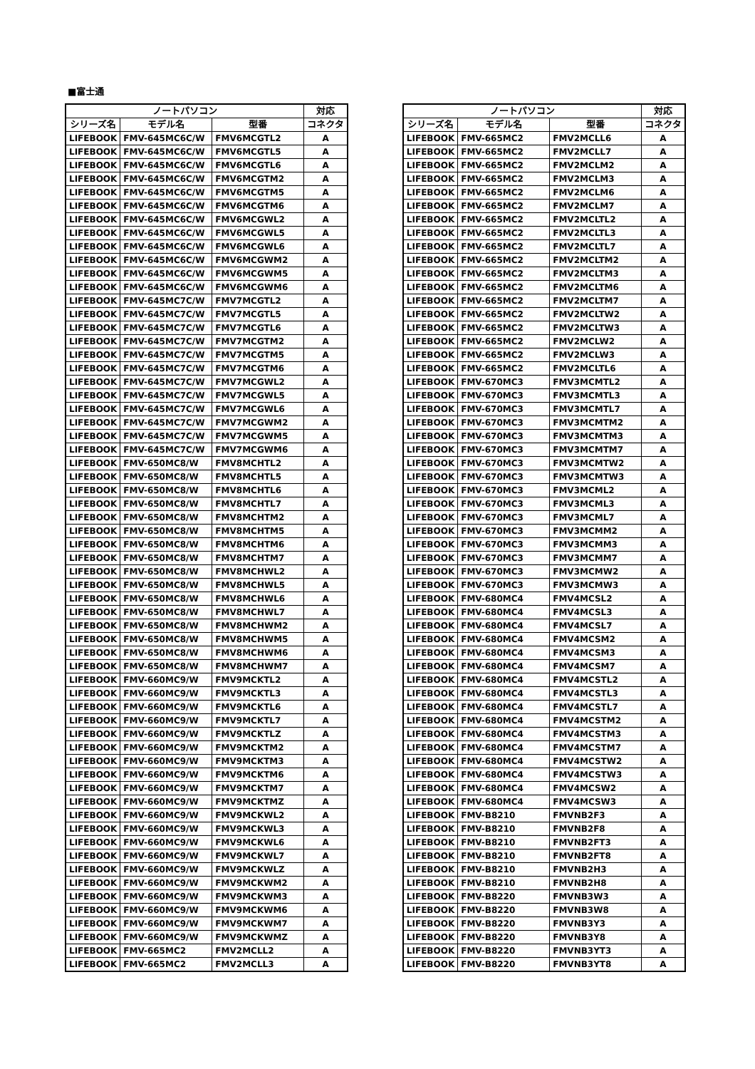■富士通
| ノートパソコン | | | 対応 |
| --- | --- | --- | --- |
| シリーズ名 | モデル名 | 型番 | コネクタ |
| LIFEBOOK | FMV-645MC6C/W | FMV6MCGTL2 | A |
| LIFEBOOK | FMV-645MC6C/W | FMV6MCGTL5 | A |
| LIFEBOOK | FMV-645MC6C/W | FMV6MCGTL6 | A |
| LIFEBOOK | FMV-645MC6C/W | FMV6MCGTM2 | A |
| LIFEBOOK | FMV-645MC6C/W | FMV6MCGTM5 | A |
| LIFEBOOK | FMV-645MC6C/W | FMV6MCGTM6 | A |
| LIFEBOOK | FMV-645MC6C/W | FMV6MCGWL2 | A |
| LIFEBOOK | FMV-645MC6C/W | FMV6MCGWL5 | A |
| LIFEBOOK | FMV-645MC6C/W | FMV6MCGWL6 | A |
| LIFEBOOK | FMV-645MC6C/W | FMV6MCGWM2 | A |
| LIFEBOOK | FMV-645MC6C/W | FMV6MCGWM5 | A |
| LIFEBOOK | FMV-645MC6C/W | FMV6MCGWM6 | A |
| LIFEBOOK | FMV-645MC7C/W | FMV7MCGTL2 | A |
| LIFEBOOK | FMV-645MC7C/W | FMV7MCGTL5 | A |
| LIFEBOOK | FMV-645MC7C/W | FMV7MCGTL6 | A |
| LIFEBOOK | FMV-645MC7C/W | FMV7MCGTM2 | A |
| LIFEBOOK | FMV-645MC7C/W | FMV7MCGTM5 | A |
| LIFEBOOK | FMV-645MC7C/W | FMV7MCGTM6 | A |
| LIFEBOOK | FMV-645MC7C/W | FMV7MCGWL2 | A |
| LIFEBOOK | FMV-645MC7C/W | FMV7MCGWL5 | A |
| LIFEBOOK | FMV-645MC7C/W | FMV7MCGWL6 | A |
| LIFEBOOK | FMV-645MC7C/W | FMV7MCGWM2 | A |
| LIFEBOOK | FMV-645MC7C/W | FMV7MCGWM5 | A |
| LIFEBOOK | FMV-645MC7C/W | FMV7MCGWM6 | A |
| LIFEBOOK | FMV-650MC8/W | FMV8MCHTL2 | A |
| LIFEBOOK | FMV-650MC8/W | FMV8MCHTL5 | A |
| LIFEBOOK | FMV-650MC8/W | FMV8MCHTL6 | A |
| LIFEBOOK | FMV-650MC8/W | FMV8MCHTL7 | A |
| LIFEBOOK | FMV-650MC8/W | FMV8MCHTM2 | A |
| LIFEBOOK | FMV-650MC8/W | FMV8MCHTM5 | A |
| LIFEBOOK | FMV-650MC8/W | FMV8MCHTM6 | A |
| LIFEBOOK | FMV-650MC8/W | FMV8MCHTM7 | A |
| LIFEBOOK | FMV-650MC8/W | FMV8MCHWL2 | A |
| LIFEBOOK | FMV-650MC8/W | FMV8MCHWL5 | A |
| LIFEBOOK | FMV-650MC8/W | FMV8MCHWL6 | A |
| LIFEBOOK | FMV-650MC8/W | FMV8MCHWL7 | A |
| LIFEBOOK | FMV-650MC8/W | FMV8MCHWM2 | A |
| LIFEBOOK | FMV-650MC8/W | FMV8MCHWM5 | A |
| LIFEBOOK | FMV-650MC8/W | FMV8MCHWM6 | A |
| LIFEBOOK | FMV-650MC8/W | FMV8MCHWM7 | A |
| LIFEBOOK | FMV-660MC9/W | FMV9MCKTL2 | A |
| LIFEBOOK | FMV-660MC9/W | FMV9MCKTL3 | A |
| LIFEBOOK | FMV-660MC9/W | FMV9MCKTL6 | A |
| LIFEBOOK | FMV-660MC9/W | FMV9MCKTL7 | A |
| LIFEBOOK | FMV-660MC9/W | FMV9MCKTLZ | A |
| LIFEBOOK | FMV-660MC9/W | FMV9MCKTM2 | A |
| LIFEBOOK | FMV-660MC9/W | FMV9MCKTM3 | A |
| LIFEBOOK | FMV-660MC9/W | FMV9MCKTM6 | A |
| LIFEBOOK | FMV-660MC9/W | FMV9MCKTM7 | A |
| LIFEBOOK | FMV-660MC9/W | FMV9MCKTMZ | A |
| LIFEBOOK | FMV-660MC9/W | FMV9MCKWL2 | A |
| LIFEBOOK | FMV-660MC9/W | FMV9MCKWL3 | A |
| LIFEBOOK | FMV-660MC9/W | FMV9MCKWL6 | A |
| LIFEBOOK | FMV-660MC9/W | FMV9MCKWL7 | A |
| LIFEBOOK | FMV-660MC9/W | FMV9MCKWLZ | A |
| LIFEBOOK | FMV-660MC9/W | FMV9MCKWM2 | A |
| LIFEBOOK | FMV-660MC9/W | FMV9MCKWM3 | A |
| LIFEBOOK | FMV-660MC9/W | FMV9MCKWM6 | A |
| LIFEBOOK | FMV-660MC9/W | FMV9MCKWM7 | A |
| LIFEBOOK | FMV-660MC9/W | FMV9MCKWMZ | A |
| LIFEBOOK | FMV-665MC2 | FMV2MCLL2 | A |
| LIFEBOOK | FMV-665MC2 | FMV2MCLL3 | A |
| ノートパソコン | | | 対応 |
| --- | --- | --- | --- |
| シリーズ名 | モデル名 | 型番 | コネクタ |
| LIFEBOOK | FMV-665MC2 | FMV2MCLL6 | A |
| LIFEBOOK | FMV-665MC2 | FMV2MCLL7 | A |
| LIFEBOOK | FMV-665MC2 | FMV2MCLM2 | A |
| LIFEBOOK | FMV-665MC2 | FMV2MCLM3 | A |
| LIFEBOOK | FMV-665MC2 | FMV2MCLM6 | A |
| LIFEBOOK | FMV-665MC2 | FMV2MCLM7 | A |
| LIFEBOOK | FMV-665MC2 | FMV2MCLTL2 | A |
| LIFEBOOK | FMV-665MC2 | FMV2MCLTL3 | A |
| LIFEBOOK | FMV-665MC2 | FMV2MCLTL7 | A |
| LIFEBOOK | FMV-665MC2 | FMV2MCLTM2 | A |
| LIFEBOOK | FMV-665MC2 | FMV2MCLTM3 | A |
| LIFEBOOK | FMV-665MC2 | FMV2MCLTM6 | A |
| LIFEBOOK | FMV-665MC2 | FMV2MCLTM7 | A |
| LIFEBOOK | FMV-665MC2 | FMV2MCLTW2 | A |
| LIFEBOOK | FMV-665MC2 | FMV2MCLTW3 | A |
| LIFEBOOK | FMV-665MC2 | FMV2MCLW2 | A |
| LIFEBOOK | FMV-665MC2 | FMV2MCLW3 | A |
| LIFEBOOK | FMV-665MC2 | FMV2MCLTL6 | A |
| LIFEBOOK | FMV-670MC3 | FMV3MCMTL2 | A |
| LIFEBOOK | FMV-670MC3 | FMV3MCMTL3 | A |
| LIFEBOOK | FMV-670MC3 | FMV3MCMTL7 | A |
| LIFEBOOK | FMV-670MC3 | FMV3MCMTM2 | A |
| LIFEBOOK | FMV-670MC3 | FMV3MCMTM3 | A |
| LIFEBOOK | FMV-670MC3 | FMV3MCMTM7 | A |
| LIFEBOOK | FMV-670MC3 | FMV3MCMTW2 | A |
| LIFEBOOK | FMV-670MC3 | FMV3MCMTW3 | A |
| LIFEBOOK | FMV-670MC3 | FMV3MCML2 | A |
| LIFEBOOK | FMV-670MC3 | FMV3MCML3 | A |
| LIFEBOOK | FMV-670MC3 | FMV3MCML7 | A |
| LIFEBOOK | FMV-670MC3 | FMV3MCMM2 | A |
| LIFEBOOK | FMV-670MC3 | FMV3MCMM3 | A |
| LIFEBOOK | FMV-670MC3 | FMV3MCMM7 | A |
| LIFEBOOK | FMV-670MC3 | FMV3MCMW2 | A |
| LIFEBOOK | FMV-670MC3 | FMV3MCMW3 | A |
| LIFEBOOK | FMV-680MC4 | FMV4MCSL2 | A |
| LIFEBOOK | FMV-680MC4 | FMV4MCSL3 | A |
| LIFEBOOK | FMV-680MC4 | FMV4MCSL7 | A |
| LIFEBOOK | FMV-680MC4 | FMV4MCSM2 | A |
| LIFEBOOK | FMV-680MC4 | FMV4MCSM3 | A |
| LIFEBOOK | FMV-680MC4 | FMV4MCSM7 | A |
| LIFEBOOK | FMV-680MC4 | FMV4MCSTL2 | A |
| LIFEBOOK | FMV-680MC4 | FMV4MCSTL3 | A |
| LIFEBOOK | FMV-680MC4 | FMV4MCSTL7 | A |
| LIFEBOOK | FMV-680MC4 | FMV4MCSTM2 | A |
| LIFEBOOK | FMV-680MC4 | FMV4MCSTM3 | A |
| LIFEBOOK | FMV-680MC4 | FMV4MCSTM7 | A |
| LIFEBOOK | FMV-680MC4 | FMV4MCSTW2 | A |
| LIFEBOOK | FMV-680MC4 | FMV4MCSTW3 | A |
| LIFEBOOK | FMV-680MC4 | FMV4MCSW2 | A |
| LIFEBOOK | FMV-680MC4 | FMV4MCSW3 | A |
| LIFEBOOK | FMV-B8210 | FMVNB2F3 | A |
| LIFEBOOK | FMV-B8210 | FMVNB2F8 | A |
| LIFEBOOK | FMV-B8210 | FMVNB2FT3 | A |
| LIFEBOOK | FMV-B8210 | FMVNB2FT8 | A |
| LIFEBOOK | FMV-B8210 | FMVNB2H3 | A |
| LIFEBOOK | FMV-B8210 | FMVNB2H8 | A |
| LIFEBOOK | FMV-B8220 | FMVNB3W3 | A |
| LIFEBOOK | FMV-B8220 | FMVNB3W8 | A |
| LIFEBOOK | FMV-B8220 | FMVNB3Y3 | A |
| LIFEBOOK | FMV-B8220 | FMVNB3Y8 | A |
| LIFEBOOK | FMV-B8220 | FMVNB3YT3 | A |
| LIFEBOOK | FMV-B8220 | FMVNB3YT8 | A |